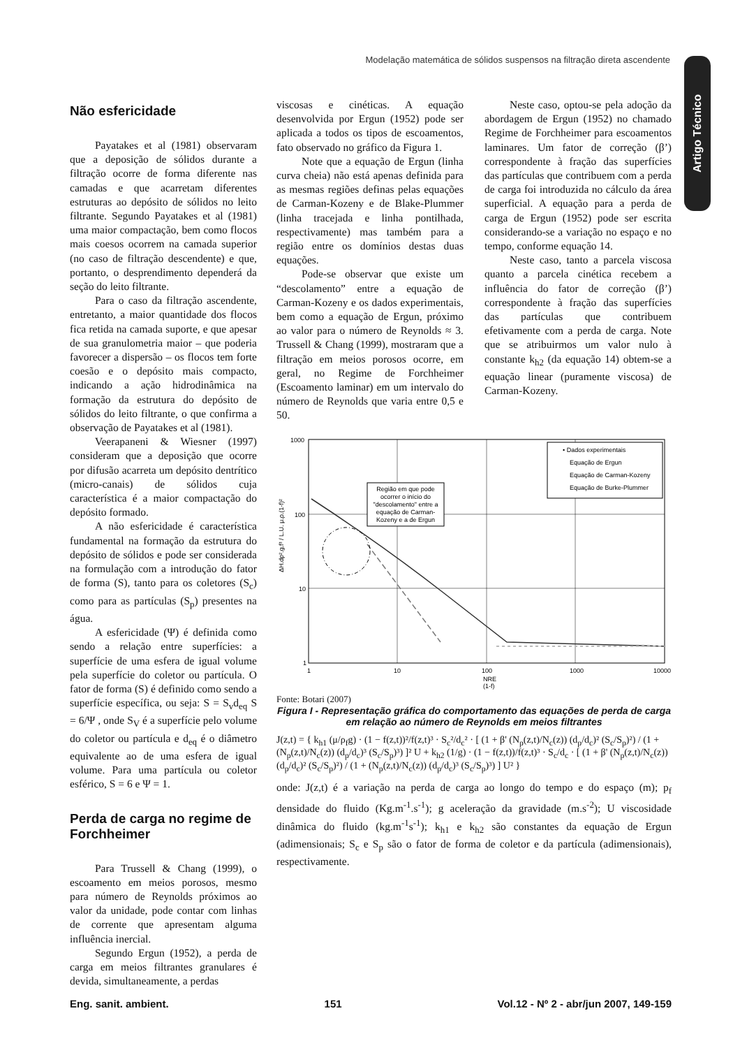Modelação matemática de sólidos suspensos na filtração direta ascendente
Artigo Técnico
Não esfericidade
Payatakes et al (1981) observaram que a deposição de sólidos durante a filtração ocorre de forma diferente nas camadas e que acarretam diferentes estruturas ao depósito de sólidos no leito filtrante. Segundo Payatakes et al (1981) uma maior compactação, bem como flocos mais coesos ocorrem na camada superior (no caso de filtração descendente) e que, portanto, o desprendimento dependerá da seção do leito filtrante.
Para o caso da filtração ascendente, entretanto, a maior quantidade dos flocos fica retida na camada suporte, e que apesar de sua granulometria maior – que poderia favorecer a dispersão – os flocos tem forte coesão e o depósito mais compacto, indicando a ação hidrodinâmica na formação da estrutura do depósito de sólidos do leito filtrante, o que confirma a observação de Payatakes et al (1981).
Veerapaneni & Wiesner (1997) consideram que a deposição que ocorre por difusão acarreta um depósito dentrítico (micro-canais) de sólidos cuja característica é a maior compactação do depósito formado.
A não esfericidade é característica fundamental na formação da estrutura do depósito de sólidos e pode ser considerada na formulação com a introdução do fator de forma (S), tanto para os coletores (S<sub>c</sub>) como para as partículas (S<sub>p</sub>) presentes na água.
A esfericidade (Ψ) é definida como sendo a relação entre superfícies: a superfície de uma esfera de igual volume pela superfície do coletor ou partícula. O fator de forma (S) é definido como sendo a superfície específica, ou seja: S = S<sub>v</sub>d<sub>eq</sub> S = 6/Ψ , onde S<sub>V</sub> é a superfície pelo volume do coletor ou partícula e d<sub>eq</sub> é o diâmetro equivalente ao de uma esfera de igual volume. Para uma partícula ou coletor esférico, S = 6 e Ψ = 1.
Perda de carga no regime de Forchheimer
Para Trussell & Chang (1999), o escoamento em meios porosos, mesmo para número de Reynolds próximos ao valor da unidade, pode contar com linhas de corrente que apresentam alguma influência inercial.
Segundo Ergun (1952), a perda de carga em meios filtrantes granulares é devida, simultaneamente, a perdas
viscosas e cinéticas. A equação desenvolvida por Ergun (1952) pode ser aplicada a todos os tipos de escoamentos, fato observado no gráfico da Figura 1.
Note que a equação de Ergun (linha curva cheia) não está apenas definida para as mesmas regiões definas pelas equações de Carman-Kozeny e de Blake-Plummer (linha tracejada e linha pontilhada, respectivamente) mas também para a região entre os domínios destas duas equações.
Pode-se observar que existe um “descolamento” entre a equação de Carman-Kozeny e os dados experimentais, bem como a equação de Ergun, próximo ao valor para o número de Reynolds ≈ 3. Trussell & Chang (1999), mostraram que a filtração em meios porosos ocorre, em geral, no Regime de Forchheimer (Escoamento laminar) em um intervalo do número de Reynolds que varia entre 0,5 e 50.
Neste caso, optou-se pela adoção da abordagem de Ergun (1952) no chamado Regime de Forchheimer para escoamentos laminares. Um fator de correção (β’) correspondente à fração das superfícies das partículas que contribuem com a perda de carga foi introduzida no cálculo da área superficial. A equação para a perda de carga de Ergun (1952) pode ser escrita considerando-se a variação no espaço e no tempo, conforme equação 14.
Neste caso, tanto a parcela viscosa quanto a parcela cinética recebem a influência do fator de correção (β’) correspondente à fração das superfícies das partículas que contribuem efetivamente com a perda de carga. Note que se atribuirmos um valor nulo à constante k<sub>h2</sub> (da equação 14) obtem-se a equação linear (puramente viscosa) de Carman-Kozeny.
1000
100
10
1
1
10
100
1000
10000
NRE
(1-f)
ΔH.dp².g.f³ / L.U. μ.ρ.(1-f)²
Região em que pode
ocorrer o início do
"descolamento" entre a
equação de Carman-
Kozeny e a de Ergun
• Dados experimentais
Equação de Ergun
Equação de Carman-Kozeny
Equação de Burke-Plummer
Fonte: Botari (2007)
Figura I - Representação gráfica do comportamento das equações de perda de carga em relação ao número de Reynolds em meios filtrantes
J(z,t) = { k<sub>h1</sub> (μ/ρ<sub>f</sub>g) · (1 − f(z,t))²/f(z,t)³ · S<sub>c</sub>²/d<sub>c</sub>² · [ (1 + β' (N<sub>p</sub>(z,t)/N<sub>c</sub>(z)) (d<sub>p</sub>/d<sub>c</sub>)² (S<sub>c</sub>/S<sub>p</sub>)²) / (1 + (N<sub>p</sub>(z,t)/N<sub>c</sub>(z)) (d<sub>p</sub>/d<sub>c</sub>)³ (S<sub>c</sub>/S<sub>p</sub>)³) ]² U + k<sub>h2</sub> (1/g) · (1 − f(z,t))/f(z,t)³ · S<sub>c</sub>/d<sub>c</sub> · [ (1 + β' (N<sub>p</sub>(z,t)/N<sub>c</sub>(z)) (d<sub>p</sub>/d<sub>c</sub>)² (S<sub>c</sub>/S<sub>p</sub>)²) / (1 + (N<sub>p</sub>(z,t)/N<sub>c</sub>(z)) (d<sub>p</sub>/d<sub>c</sub>)³ (S<sub>c</sub>/S<sub>p</sub>)³) ] U² }
onde: J(z,t) é a variação na perda de carga ao longo do tempo e do espaço (m); p<sub>f</sub> densidade do fluido (Kg.m<sup>-1</sup>.s<sup>-1</sup>); g aceleração da gravidade (m.s<sup>-2</sup>); U viscosidade dinâmica do fluido (kg.m<sup>-1</sup>s<sup>-1</sup>); k<sub>h1</sub> e k<sub>h2</sub> são constantes da equação de Ergun (adimensionais; S<sub>c</sub> e S<sub>p</sub> são o fator de forma de coletor e da partícula (adimensionais), respectivamente.
Eng. sanit. ambient. 151 Vol.12 - Nº 2 - abr/jun 2007, 149-159